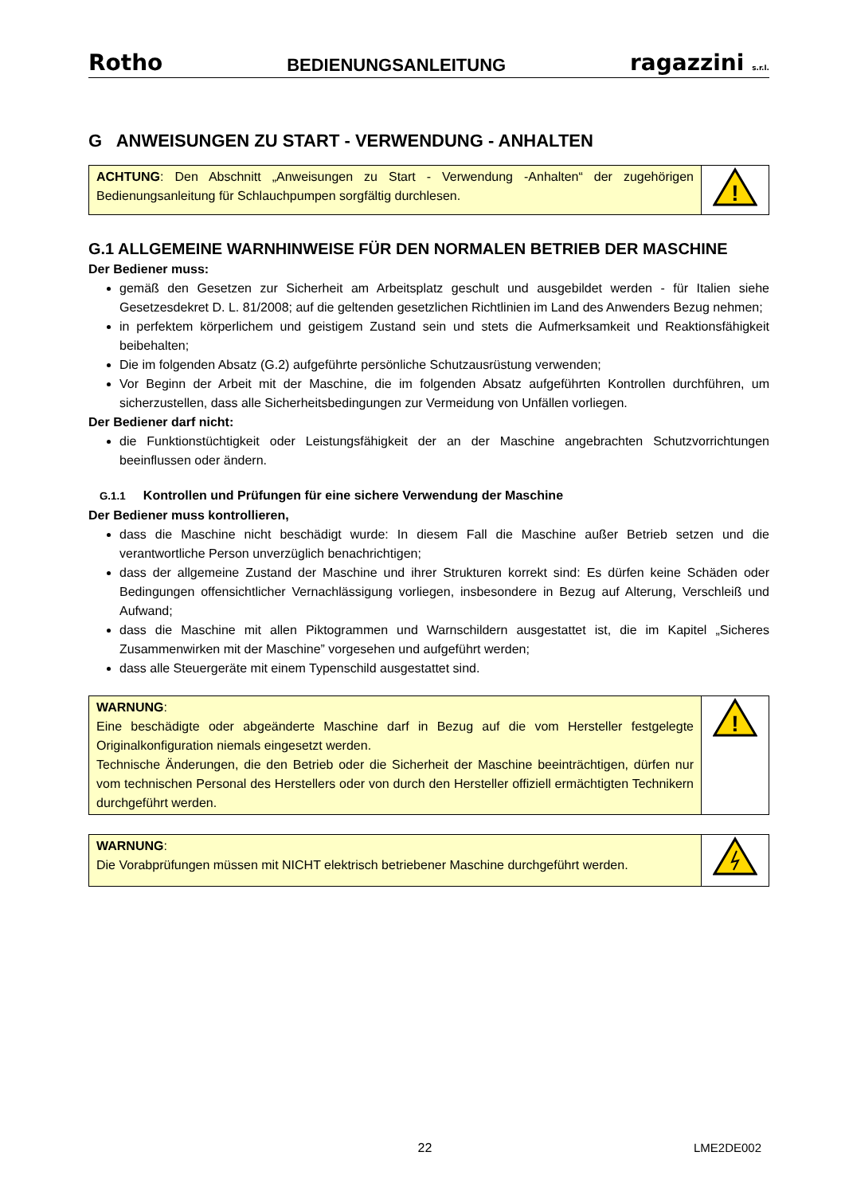Rotho BEDIENUNGSANLEITUNG ragazzini s.r.l.
G ANWEISUNGEN ZU START - VERWENDUNG - ANHALTEN
| ACHTUNG : Den Abschnitt „Anweisungen zu Start - Verwendung -Anhalten“ der zugehörigen Bedienungsanleitung für Schlauchpumpen sorgfältig durchlesen. | ! |
G.1 ALLGEMEINE WARNHINWEISE FÜR DEN NORMALEN BETRIEB DER MASCHINE
Der Bediener muss:
gemäß den Gesetzen zur Sicherheit am Arbeitsplatz geschult und ausgebildet werden - für Italien siehe Gesetzesdekret D. L. 81/2008; auf die geltenden gesetzlichen Richtlinien im Land des Anwenders Bezug nehmen;
in perfektem körperlichem und geistigem Zustand sein und stets die Aufmerksamkeit und Reaktionsfähigkeit beibehalten;
Die im folgenden Absatz (G.2) aufgeführte persönliche Schutzausrüstung verwenden;
Vor Beginn der Arbeit mit der Maschine, die im folgenden Absatz aufgeführten Kontrollen durchführen, um sicherzustellen, dass alle Sicherheitsbedingungen zur Vermeidung von Unfällen vorliegen.
Der Bediener darf nicht:
die Funktionstüchtigkeit oder Leistungsfähigkeit der an der Maschine angebrachten Schutzvorrichtungen beeinflussen oder ändern.
G.1.1 Kontrollen und Prüfungen für eine sichere Verwendung der Maschine
Der Bediener muss kontrollieren,
dass die Maschine nicht beschädigt wurde: In diesem Fall die Maschine außer Betrieb setzen und die verantwortliche Person unverzüglich benachrichtigen;
dass der allgemeine Zustand der Maschine und ihrer Strukturen korrekt sind: Es dürfen keine Schäden oder Bedingungen offensichtlicher Vernachlässigung vorliegen, insbesondere in Bezug auf Alterung, Verschleiß und Aufwand;
dass die Maschine mit allen Piktogrammen und Warnschildern ausgestattet ist, die im Kapitel „Sicheres Zusammenwirken mit der Maschine” vorgesehen und aufgeführt werden;
dass alle Steuergeräte mit einem Typenschild ausgestattet sind.
| WARNUNG : Eine beschädigte oder abgeänderte Maschine darf in Bezug auf die vom Hersteller festgelegte Originalkonfiguration niemals eingesetzt werden. Technische Änderungen, die den Betrieb oder die Sicherheit der Maschine beeinträchtigen, dürfen nur vom technischen Personal des Herstellers oder von durch den Hersteller offiziell ermächtigten Technikern durchgeführt werden. | ! |
| WARNUNG : Die Vorabprüfungen müssen mit NICHT elektrisch betriebener Maschine durchgeführt werden. | |
22 LME2DE002